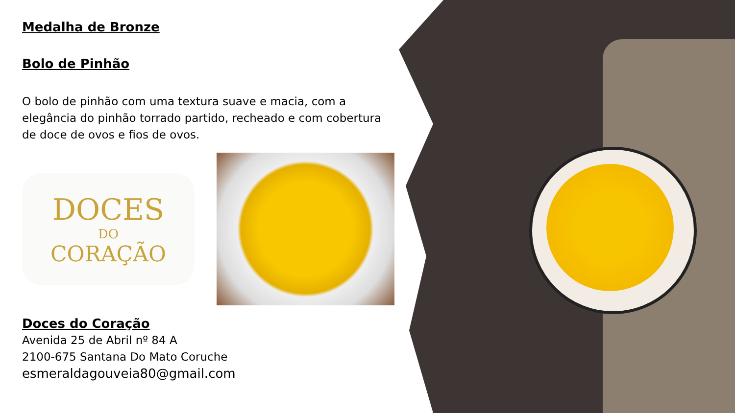Medalha de Bronze
Bolo de Pinhão
O bolo de pinhão com uma textura suave e macia, com a elegância do pinhão torrado partido, recheado e com cobertura de doce de ovos e fios de ovos.
DOCES
DO
CORAÇÃO
Doces do Coração
Avenida 25 de Abril nº 84 A
2100-675 Santana Do Mato Coruche
esmeraldagouveia80@gmail.com